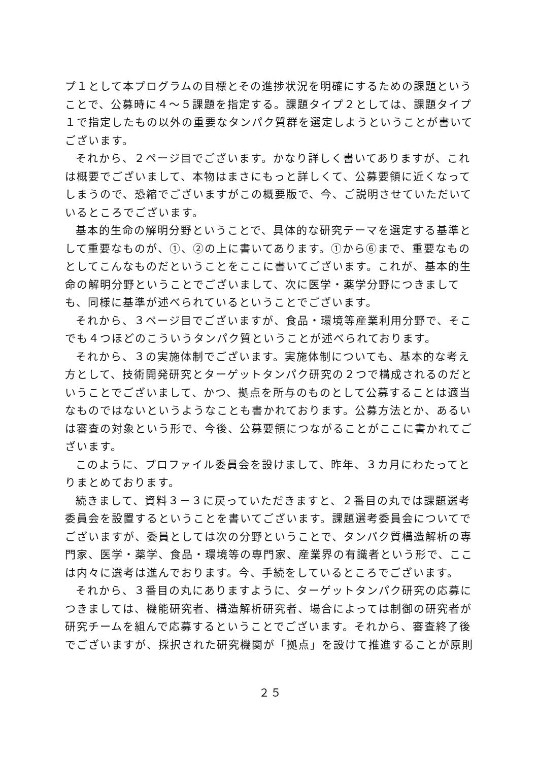プ１として本プログラムの目標とその進捗状況を明確にするための課題ということで、公募時に４～５課題を指定する。課題タイプ２としては、課題タイプ１で指定したもの以外の重要なタンパク質群を選定しようということが書いてございます。
それから、２ページ目でございます。かなり詳しく書いてありますが、これは概要でございまして、本物はまさにもっと詳しくて、公募要領に近くなってしまうので、恐縮でございますがこの概要版で、今、ご説明させていただいているところでございます。
基本的生命の解明分野ということで、具体的な研究テーマを選定する基準として重要なものが、①、②の上に書いてあります。①から⑥まで、重要なものとしてこんなものだということをここに書いてございます。これが、基本的生命の解明分野ということでございまして、次に医学・薬学分野につきましても、同様に基準が述べられているということでございます。
それから、３ページ目でございますが、食品・環境等産業利用分野で、そこでも４つほどのこういうタンパク質ということが述べられております。
それから、３の実施体制でございます。実施体制についても、基本的な考え方として、技術開発研究とターゲットタンパク研究の２つで構成されるのだということでございまして、かつ、拠点を所与のものとして公募することは適当なものではないというようなことも書かれております。公募方法とか、あるいは審査の対象という形で、今後、公募要領につながることがここに書かれてございます。
このように、プロファイル委員会を設けまして、昨年、３カ月にわたってとりまとめております。
続きまして、資料３－３に戻っていただきますと、２番目の丸では課題選考委員会を設置するということを書いてございます。課題選考委員会についてでございますが、委員としては次の分野ということで、タンパク質構造解析の専門家、医学・薬学、食品・環境等の専門家、産業界の有識者という形で、ここは内々に選考は進んでおります。今、手続をしているところでございます。
それから、３番目の丸にありますように、ターゲットタンパク研究の応募につきましては、機能研究者、構造解析研究者、場合によっては制御の研究者が研究チームを組んで応募するということでございます。それから、審査終了後でございますが、採択された研究機関が「拠点」を設けて推進することが原則
２５